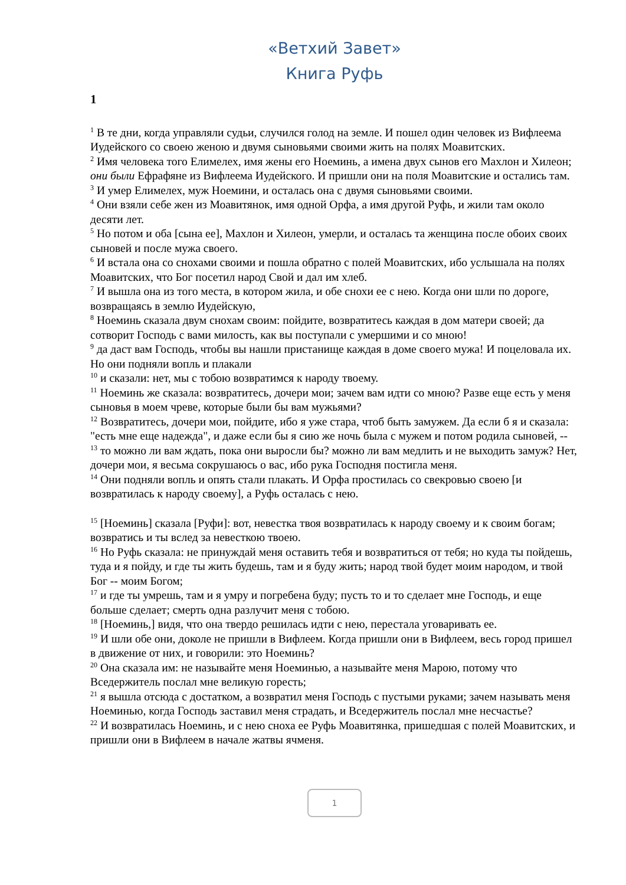«Ветхий Завет»
Книга Руфь
1
<sup>1</sup> В те дни, когда управляли судьи, случился голод на земле. И пошел один человек из Вифлеема Иудейского со своею женою и двумя сыновьями своими жить на полях Моавитских.
<sup>2</sup> Имя человека того Елимелех, имя жены его Ноеминь, а имена двух сынов его Махлон и Хилеон; они были Ефрафяне из Вифлеема Иудейского. И пришли они на поля Моавитские и остались там.
<sup>3</sup> И умер Елимелех, муж Ноемини, и осталась она с двумя сыновьями своими.
<sup>4</sup> Они взяли себе жен из Моавитянок, имя одной Орфа, а имя другой Руфь, и жили там около десяти лет.
<sup>5</sup> Но потом и оба [сына ее], Махлон и Хилеон, умерли, и осталась та женщина после обоих своих сыновей и после мужа своего.
<sup>6</sup> И встала она со снохами своими и пошла обратно с полей Моавитских, ибо услышала на полях Моавитских, что Бог посетил народ Свой и дал им хлеб.
<sup>7</sup> И вышла она из того места, в котором жила, и обе снохи ее с нею. Когда они шли по дороге, возвращаясь в землю Иудейскую,
<sup>8</sup> Ноеминь сказала двум снохам своим: пойдите, возвратитесь каждая в дом матери своей; да сотворит Господь с вами милость, как вы поступали с умершими и со мною!
<sup>9</sup> да даст вам Господь, чтобы вы нашли пристанище каждая в доме своего мужа! И поцеловала их. Но они подняли вопль и плакали
<sup>10</sup> и сказали: нет, мы с тобою возвратимся к народу твоему.
<sup>11</sup> Ноеминь же сказала: возвратитесь, дочери мои; зачем вам идти со мною? Разве еще есть у меня сыновья в моем чреве, которые были бы вам мужьями?
<sup>12</sup> Возвратитесь, дочери мои, пойдите, ибо я уже стара, чтоб быть замужем. Да если б я и сказала: "есть мне еще надежда", и даже если бы я сию же ночь была с мужем и потом родила сыновей, --
<sup>13</sup> то можно ли вам ждать, пока они выросли бы? можно ли вам медлить и не выходить замуж? Нет, дочери мои, я весьма сокрушаюсь о вас, ибо рука Господня постигла меня.
<sup>14</sup> Они подняли вопль и опять стали плакать. И Орфа простилась со свекровью своею [и возвратилась к народу своему], а Руфь осталась с нею.
<sup>15</sup> [Ноеминь] сказала [Руфи]: вот, невестка твоя возвратилась к народу своему и к своим богам; возвратись и ты вслед за невесткою твоею.
<sup>16</sup> Но Руфь сказала: не принуждай меня оставить тебя и возвратиться от тебя; но куда ты пойдешь, туда и я пойду, и где ты жить будешь, там и я буду жить; народ твой будет моим народом, и твой Бог -- моим Богом;
<sup>17</sup> и где ты умрешь, там и я умру и погребена буду; пусть то и то сделает мне Господь, и еще больше сделает; смерть одна разлучит меня с тобою.
<sup>18</sup> [Ноеминь,] видя, что она твердо решилась идти с нею, перестала уговаривать ее.
<sup>19</sup> И шли обе они, доколе не пришли в Вифлеем. Когда пришли они в Вифлеем, весь город пришел в движение от них, и говорили: это Ноеминь?
<sup>20</sup> Она сказала им: не называйте меня Ноеминью, а называйте меня Марою, потому что Вседержитель послал мне великую горесть;
<sup>21</sup> я вышла отсюда с достатком, а возвратил меня Господь с пустыми руками; зачем называть меня Ноеминью, когда Господь заставил меня страдать, и Вседержитель послал мне несчастье?
<sup>22</sup> И возвратилась Ноеминь, и с нею сноха ее Руфь Моавитянка, пришедшая с полей Моавитских, и пришли они в Вифлеем в начале жатвы ячменя.
1